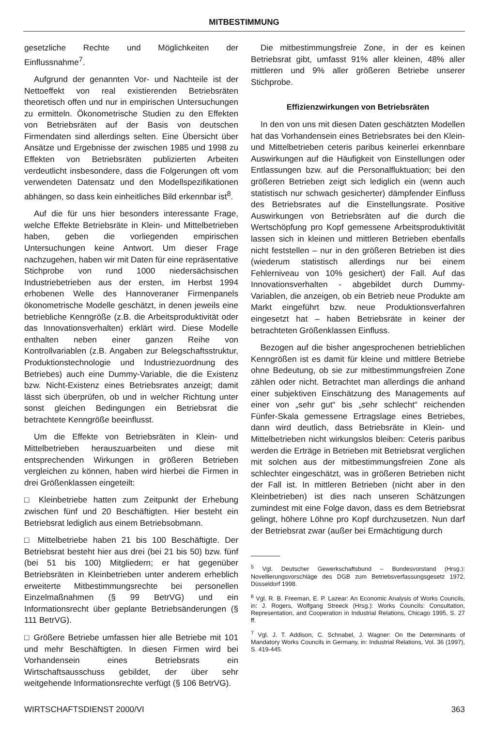MITBESTIMMUNG
gesetzliche Rechte und Möglichkeiten der Einflussnahme<sup>7</sup>.
Aufgrund der genannten Vor- und Nachteile ist der Nettoeffekt von real existierenden Betriebsräten theoretisch offen und nur in empirischen Untersuchungen zu ermitteln. Ökonometrische Studien zu den Effekten von Betriebsräten auf der Basis von deutschen Firmendaten sind allerdings selten. Eine Übersicht über Ansätze und Ergebnisse der zwischen 1985 und 1998 zu Effekten von Betriebsräten publizierten Arbeiten verdeutlicht insbesondere, dass die Folgerungen oft vom verwendeten Datensatz und den Modellspezifikationen abhängen, so dass kein einheitliches Bild erkennbar ist<sup>8</sup>.
Auf die für uns hier besonders interessante Frage, welche Effekte Betriebsräte in Klein- und Mittelbetrieben haben, geben die vorliegenden empirischen Untersuchungen keine Antwort. Um dieser Frage nachzugehen, haben wir mit Daten für eine repräsentative Stichprobe von rund 1000 niedersächsischen Industriebetrieben aus der ersten, im Herbst 1994 erhobenen Welle des Hannoveraner Firmenpanels ökonometrische Modelle geschätzt, in denen jeweils eine betriebliche Kenngröße (z.B. die Arbeitsproduktivität oder das Innovationsverhalten) erklärt wird. Diese Modelle enthalten neben einer ganzen Reihe von Kontrollvariablen (z.B. Angaben zur Belegschaftsstruktur, Produktionstechnologie und Industriezuordnung des Betriebes) auch eine Dummy-Variable, die die Existenz bzw. Nicht-Existenz eines Betriebsrates anzeigt; damit lässt sich überprüfen, ob und in welcher Richtung unter sonst gleichen Bedingungen ein Betriebsrat die betrachtete Kenngröße beeinflusst.
Um die Effekte von Betriebsräten in Klein- und Mittelbetrieben herauszuarbeiten und diese mit entsprechenden Wirkungen in größeren Betrieben vergleichen zu können, haben wird hierbei die Firmen in drei Größenklassen eingeteilt:
□ Kleinbetriebe hatten zum Zeitpunkt der Erhebung zwischen fünf und 20 Beschäftigten. Hier besteht ein Betriebsrat lediglich aus einem Betriebsobmann.
□ Mittelbetriebe haben 21 bis 100 Beschäftigte. Der Betriebsrat besteht hier aus drei (bei 21 bis 50) bzw. fünf (bei 51 bis 100) Mitgliedern; er hat gegenüber Betriebsräten in Kleinbetrieben unter anderem erheblich erweiterte Mitbestimmungsrechte bei personellen Einzelmaßnahmen (§ 99 BetrVG) und ein Informationsrecht über geplante Betriebsänderungen (§ 111 BetrVG).
□ Größere Betriebe umfassen hier alle Betriebe mit 101 und mehr Beschäftigten. In diesen Firmen wird bei Vorhandensein eines Betriebsrats ein Wirtschaftsausschuss gebildet, der über sehr weitgehende Informationsrechte verfügt (§ 106 BetrVG).
Die mitbestimmungsfreie Zone, in der es keinen Betriebsrat gibt, umfasst 91% aller kleinen, 48% aller mittleren und 9% aller größeren Betriebe unserer Stichprobe.
Effizienzwirkungen von Betriebsräten
In den von uns mit diesen Daten geschätzten Modellen hat das Vorhandensein eines Betriebsrates bei den Klein- und Mittelbetrieben ceteris paribus keinerlei erkennbare Auswirkungen auf die Häufigkeit von Einstellungen oder Entlassungen bzw. auf die Personalfluktuation; bei den größeren Betrieben zeigt sich lediglich ein (wenn auch statistisch nur schwach gesicherter) dämpfender Einfluss des Betriebsrates auf die Einstellungsrate. Positive Auswirkungen von Betriebsräten auf die durch die Wertschöpfung pro Kopf gemessene Arbeitsproduktivität lassen sich in kleinen und mittleren Betrieben ebenfalls nicht feststellen – nur in den größeren Betrieben ist dies (wiederum statistisch allerdings nur bei einem Fehlerniveau von 10% gesichert) der Fall. Auf das Innovationsverhalten - abgebildet durch Dummy-Variablen, die anzeigen, ob ein Betrieb neue Produkte am Markt eingeführt bzw. neue Produktionsverfahren eingesetzt hat – haben Betriebsräte in keiner der betrachteten Größenklassen Einfluss.
Bezogen auf die bisher angesprochenen betrieblichen Kenngrößen ist es damit für kleine und mittlere Betriebe ohne Bedeutung, ob sie zur mitbestimmungsfreien Zone zählen oder nicht. Betrachtet man allerdings die anhand einer subjektiven Einschätzung des Managements auf einer von „sehr gut“ bis „sehr schlecht“ reichenden Fünfer-Skala gemessene Ertragslage eines Betriebes, dann wird deutlich, dass Betriebsräte in Klein- und Mittelbetrieben nicht wirkungslos bleiben: Ceteris paribus werden die Erträge in Betrieben mit Betriebsrat verglichen mit solchen aus der mitbestimmungsfreien Zone als schlechter eingeschätzt, was in größeren Betrieben nicht der Fall ist. In mittleren Betrieben (nicht aber in den Kleinbetrieben) ist dies nach unseren Schätzungen zumindest mit eine Folge davon, dass es dem Betriebsrat gelingt, höhere Löhne pro Kopf durchzusetzen. Nun darf der Betriebsrat zwar (außer bei Ermächtigung durch
<sup>5</sup> Vgl. Deutscher Gewerkschaftsbund – Bundesvorstand (Hrsg.): Novellierungsvorschläge des DGB zum Betriebsverfassungsgesetz 1972, Düsseldorf 1998.
<sup>6</sup> Vgl. R. B. Freeman, E. P. Lazear: An Economic Analysis of Works Councils, in: J. Rogers, Wolfgang Streeck (Hrsg.): Works Councils: Consultation, Representation, and Cooperation in Industrial Relations, Chicago 1995, S. 27 ff.
<sup>7</sup> Vgl. J. T. Addison, C. Schnabel, J. Wagner: On the Determinants of Mandatory Works Councils in Germany, in: Industrial Relations, Vol. 36 (1997), S. 419-445.
WIRTSCHAFTSDIENST 2000/VI 363